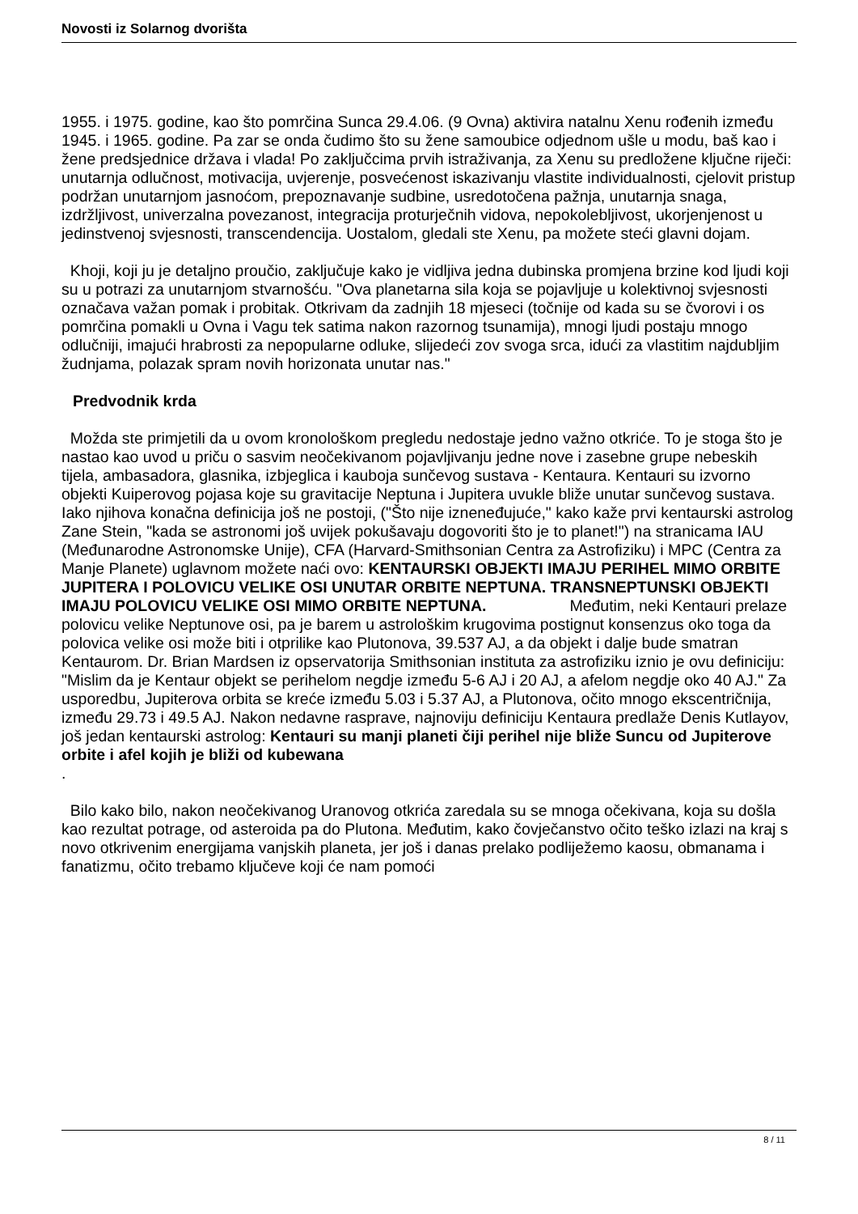Novosti iz Solarnog dvorišta
1955. i 1975. godine, kao što pomrčina Sunca 29.4.06. (9 Ovna) aktivira natalnu Xenu rođenih između 1945. i 1965. godine. Pa zar se onda čudimo što su žene samoubice odjednom ušle u modu, baš kao i žene predsjednice država i vlada! Po zaključcima prvih istraživanja, za Xenu su predložene ključne riječi: unutarnja odlučnost, motivacija, uvjerenje, posvećenost iskazivanju vlastite individualnosti, cjelovit pristup podržan unutarnjom jasnoćom, prepoznavanje sudbine, usredotočena pažnja, unutarnja snaga, izdržljivost, univerzalna povezanost, integracija proturječnih vidova, nepokolebljivost, ukorjenjenost u jedinstvenoj svjesnosti, transcendencija. Uostalom, gledali ste Xenu, pa možete steći glavni dojam.
Khoji, koji ju je detaljno proučio, zaključuje kako je vidljiva jedna dubinska promjena brzine kod ljudi koji su u potrazi za unutarnjom stvarnošću. "Ova planetarna sila koja se pojavljuje u kolektivnoj svjesnosti označava važan pomak i probitak. Otkrivam da zadnjih 18 mjeseci (točnije od kada su se čvorovi i os pomrčina pomakli u Ovna i Vagu tek satima nakon razornog tsunamija), mnogi ljudi postaju mnogo odlučniji, imajući hrabrosti za nepopularne odluke, slijedeći zov svoga srca, idući za vlastitim najdubljim žudnjama, polazak spram novih horizonata unutar nas."
Predvodnik krda
Možda ste primjetili da u ovom kronološkom pregledu nedostaje jedno važno otkriće. To je stoga što je nastao kao uvod u priču o sasvim neočekivanom pojavljivanju jedne nove i zasebne grupe nebeskih tijela, ambasadora, glasnika, izbjeglica i kauboja sunčevog sustava - Kentaura. Kentauri su izvorno objekti Kuiperovog pojasa koje su gravitacije Neptuna i Jupitera uvukle bliže unutar sunčevog sustava. Iako njihova konačna definicija još ne postoji, ("Što nije iznenеđujuće," kako kaže prvi kentaurski astrolog Zane Stein, "kada se astronomi još uvijek pokušavaju dogovoriti što je to planet!") na stranicama IAU (Međunarodne Astronomske Unije), CFA (Harvard-Smithsonian Centra za Astrofiziku) i MPC (Centra za Manje Planete) uglavnom možete naći ovo: KENTAURSKI OBJEKTI IMAJU PERIHEL MIMO ORBITE JUPITERA I POLOVICU VELIKE OSI UNUTAR ORBITE NEPTUNA. TRANSNEPTUNSKI OBJEKTI IMAJU POLOVICU VELIKE OSI MIMO ORBITE NEPTUNA. Međutim, neki Kentauri prelaze polovicu velike Neptunove osi, pa je barem u astrološkim krugovima postignut konsenzus oko toga da polovica velike osi može biti i otprilike kao Plutonova, 39.537 AJ, a da objekt i dalje bude smatran Kentaurom. Dr. Brian Mardsen iz opservatorija Smithsonian instituta za astrofiziku iznio je ovu definiciju: "Mislim da je Kentaur objekt se perihelom negdje između 5-6 AJ i 20 AJ, a afelom negdje oko 40 AJ." Za usporedbu, Jupiterova orbita se kreće između 5.03 i 5.37 AJ, a Plutonova, očito mnogo ekscentričnija, između 29.73 i 49.5 AJ. Nakon nedavne rasprave, najnoviju definiciju Kentaura predlaže Denis Kutlayov, još jedan kentaurski astrolog: Kentauri su manji planeti čiji perihel nije bliže Suncu od Jupiterove orbite i afel kojih je bliži od kubewana
.
Bilo kako bilo, nakon neočekivanog Uranovog otkrića zaredala su se mnoga očekivana, koja su došla kao rezultat potrage, od asteroida pa do Plutona. Međutim, kako čovječanstvo očito teško izlazi na kraj s novo otkrivenim energijama vanjskih planeta, jer još i danas prelako podliježemo kaosu, obmanama i fanatizmu, očito trebamo ključeve koji će nam pomoći
8 / 11